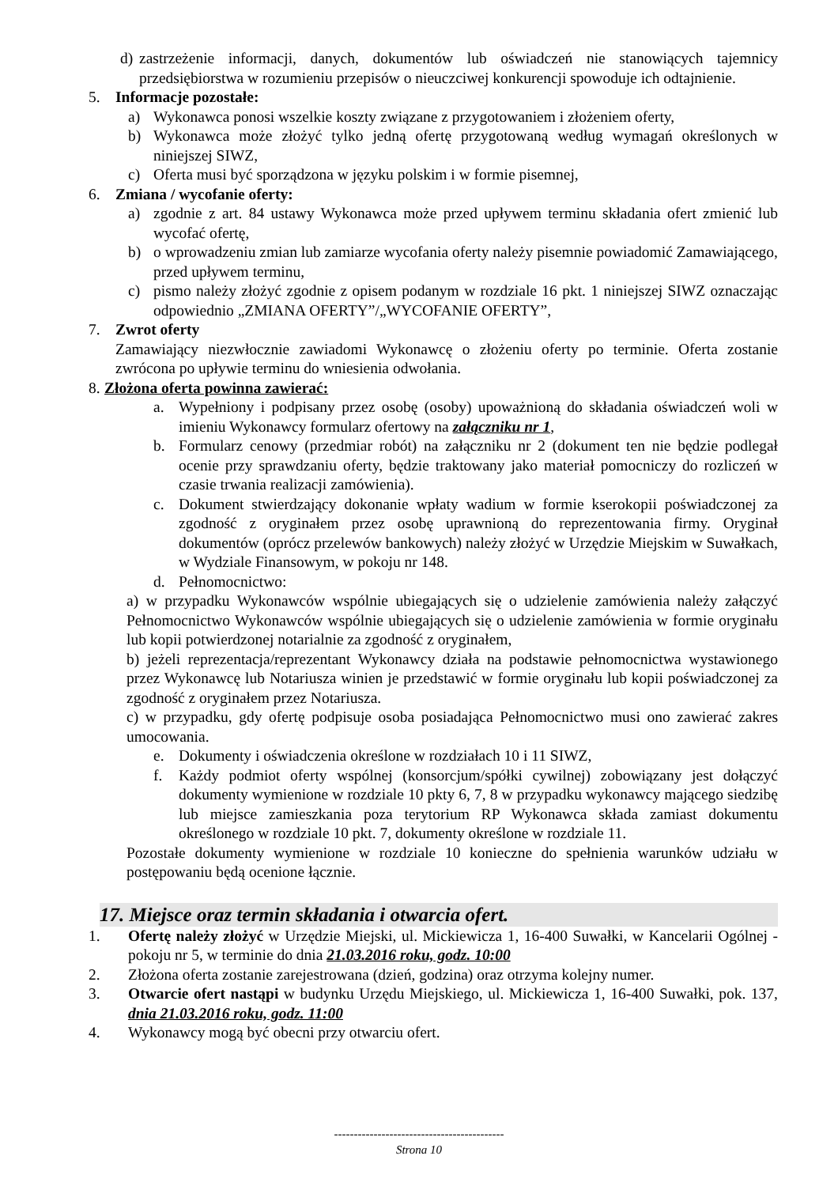d) zastrzeżenie informacji, danych, dokumentów lub oświadczeń nie stanowiących tajemnicy przedsiębiorstwa w rozumieniu przepisów o nieuczciwej konkurencji spowoduje ich odtajnienie.
5. Informacje pozostałe:
a) Wykonawca ponosi wszelkie koszty związane z przygotowaniem i złożeniem oferty,
b) Wykonawca może złożyć tylko jedną ofertę przygotowaną według wymagań określonych w niniejszej SIWZ,
c) Oferta musi być sporządzona w języku polskim i w formie pisemnej,
6. Zmiana / wycofanie oferty:
a) zgodnie z art. 84 ustawy Wykonawca może przed upływem terminu składania ofert zmienić lub wycofać ofertę,
b) o wprowadzeniu zmian lub zamiarze wycofania oferty należy pisemnie powiadomić Zamawiającego, przed upływem terminu,
c) pismo należy złożyć zgodnie z opisem podanym w rozdziale 16 pkt. 1 niniejszej SIWZ oznaczając odpowiednio „ZMIANA OFERTY”/„WYCOFANIE OFERTY”,
7. Zwrot oferty
Zamawiający niezwłocznie zawiadomi Wykonawcę o złożeniu oferty po terminie. Oferta zostanie zwrócona po upływie terminu do wniesienia odwołania.
8. Złożona oferta powinna zawierać:
a. Wypełniony i podpisany przez osobę (osoby) upoważnioną do składania oświadczeń woli w imieniu Wykonawcy formularz ofertowy na załączniku nr 1,
b. Formularz cenowy (przedmiar robót) na załączniku nr 2 (dokument ten nie będzie podlegał ocenie przy sprawdzaniu oferty, będzie traktowany jako materiał pomocniczy do rozliczeń w czasie trwania realizacji zamówienia).
c. Dokument stwierdzający dokonanie wpłaty wadium w formie kserokopii poświadczonej za zgodność z oryginałem przez osobę uprawnioną do reprezentowania firmy. Oryginał dokumentów (oprócz przelewów bankowych) należy złożyć w Urzędzie Miejskim w Suwałkach, w Wydziale Finansowym, w pokoju nr 148.
d. Pełnomocnictwo:
a) w przypadku Wykonawców wspólnie ubiegających się o udzielenie zamówienia należy załączyć Pełnomocnictwo Wykonawców wspólnie ubiegających się o udzielenie zamówienia w formie oryginału lub kopii potwierdzonej notarialnie za zgodność z oryginałem,
b) jeżeli reprezentacja/reprezentant Wykonawcy działa na podstawie pełnomocnictwa wystawionego przez Wykonawcę lub Notariusza winien je przedstawić w formie oryginału lub kopii poświadczonej za zgodność z oryginałem przez Notariusza.
c) w przypadku, gdy ofertę podpisuje osoba posiadająca Pełnomocnictwo musi ono zawierać zakres umocowania.
e. Dokumenty i oświadczenia określone w rozdziałach 10 i 11 SIWZ,
f. Każdy podmiot oferty wspólnej (konsorcjum/spółki cywilnej) zobowiązany jest dołączyć dokumenty wymienione w rozdziale 10 pkty 6, 7, 8 w przypadku wykonawcy mającego siedzibę lub miejsce zamieszkania poza terytorium RP Wykonawca składa zamiast dokumentu określonego w rozdziale 10 pkt. 7, dokumenty określone w rozdziale 11.
Pozostałe dokumenty wymienione w rozdziale 10 konieczne do spełnienia warunków udziału w postępowaniu będą ocenione łącznie.
17. Miejsce oraz termin składania i otwarcia ofert.
1. Ofertę należy złożyć w Urzędzie Miejski, ul. Mickiewicza 1, 16-400 Suwałki, w Kancelarii Ogólnej - pokoju nr 5, w terminie do dnia 21.03.2016 roku, godz. 10:00
2. Złożona oferta zostanie zarejestrowana (dzień, godzina) oraz otrzyma kolejny numer.
3. Otwarcie ofert nastąpi w budynku Urzędu Miejskiego, ul. Mickiewicza 1, 16-400 Suwałki, pok. 137, dnia 21.03.2016 roku, godz. 11:00
4. Wykonawcy mogą być obecni przy otwarciu ofert.
-------------------------------------------
Strona 10